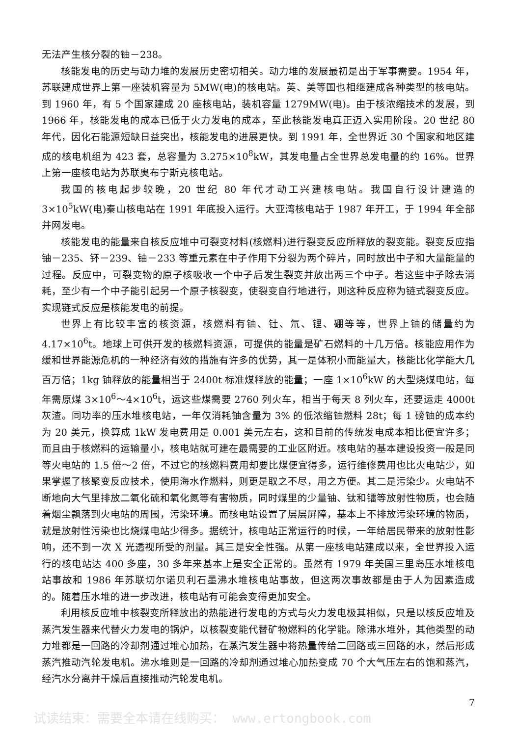无法产生核分裂的铀－238。
核能发电的历史与动力堆的发展历史密切相关。动力堆的发展最初是出于军事需要。1954 年，苏联建成世界上第一座装机容量为 5MW(电)的核电站。英、美等国也相继建成各种类型的核电站。到 1960 年，有 5 个国家建成 20 座核电站，装机容量 1279MW(电)。由于核浓缩技术的发展，到 1966 年，核能发电的成本已低于火力发电的成本，至此核能发电真正迈入实用阶段。20 世纪 80 年代，因化石能源短缺日益突出，核能发电的进展更快。到 1991 年，全世界近 30 个国家和地区建成的核电机组为 423 套，总容量为 3.275×10<sup>8</sup>kW，其发电量占全世界总发电量的约 16%。世界上第一座核电站为苏联奥布宁斯克核电站。
我国的核电起步较晚，20 世纪 80 年代才动工兴建核电站。我国自行设计建造的 3×10<sup>5</sup>kW(电)秦山核电站在 1991 年底投入运行。大亚湾核电站于 1987 年开工，于 1994 年全部并网发电。
核能发电的能量来自核反应堆中可裂变材料(核燃料)进行裂变反应所释放的裂变能。裂变反应指铀－235、钚－239、铀－233 等重元素在中子作用下分裂为两个碎片，同时放出中子和大量能量的过程。反应中，可裂变物的原子核吸收一个中子后发生裂变并放出两三个中子。若这些中子除去消耗，至少有一个中子能引起另一个原子核裂变，使裂变自行地进行，则这种反应称为链式裂变反应。实现链式反应是核能发电的前提。
世界上有比较丰富的核资源，核燃料有铀、钍、氘、锂、硼等等，世界上铀的储量约为 4.17×10<sup>6</sup>t。地球上可供开发的核燃料资源，可提供的能量是矿石燃料的十几万倍。核能应用作为缓和世界能源危机的一种经济有效的措施有许多的优势，其一是体积小而能量大，核能比化学能大几百万倍；1kg 铀释放的能量相当于 2400t 标准煤释放的能量；一座 1×10<sup>6</sup>kW 的大型烧煤电站，每年需原煤 3×10<sup>6</sup>～4×10<sup>6</sup>t，运这些煤需要 2760 列火车，相当于每天 8 列火车，还要运走 4000t 灰渣。同功率的压水堆核电站，一年仅消耗铀含量为 3% 的低浓缩铀燃料 28t；每 1 磅铀的成本约为 20 美元，换算成 1kW 发电费用是 0.001 美元左右，这和目前的传统发电成本相比便宜许多；而且由于核燃料的运输量小，核电站就可建在最需要的工业区附近。核电站的基本建设投资一般是同等火电站的 1.5 倍～2 倍，不过它的核燃料费用却要比煤便宜得多，运行维修费用也比火电站少，如果掌握了核聚变反应技术，使用海水作燃料，则更是取之不尽，用之方便。其二是污染少。火电站不断地向大气里排放二氧化硫和氧化氮等有害物质，同时煤里的少量铀、钛和镭等放射性物质，也会随着烟尘飘落到火电站的周围，污染环境。而核电站设置了层层屏障，基本上不排放污染环境的物质，就是放射性污染也比烧煤电站少得多。据统计，核电站正常运行的时候，一年给居民带来的放射性影响，还不到一次 X 光透视所受的剂量。其三是安全性强。从第一座核电站建成以来，全世界投入运行的核电站达 400 多座，30 多年来基本上是安全正常的。虽然有 1979 年美国三里岛压水堆核电站事故和 1986 年苏联切尔诺贝利石墨沸水堆核电站事故，但这两次事故都是由于人为因素造成的。随着压水堆的进一步改进，核电站有可能会变得更加安全。
利用核反应堆中核裂变所释放出的热能进行发电的方式与火力发电极其相似，只是以核反应堆及蒸汽发生器来代替火力发电的锅炉，以核裂变能代替矿物燃料的化学能。除沸水堆外，其他类型的动力堆都是一回路的冷却剂通过堆心加热，在蒸汽发生器中将热量传给二回路或三回路的水，然后形成蒸汽推动汽轮发电机。沸水堆则是一回路的冷却剂通过堆心加热变成 70 个大气压左右的饱和蒸汽，经汽水分离并干燥后直接推动汽轮发电机。
7
试读结束：需要全本请在线购买： www.ertongbook.com